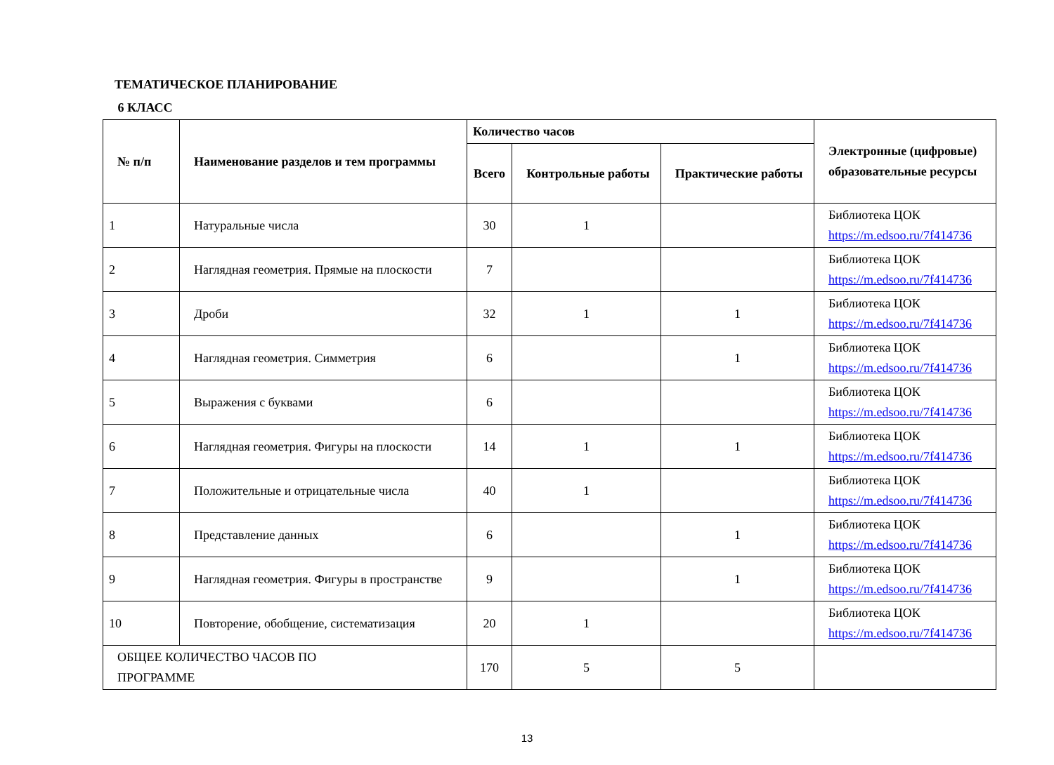ТЕМАТИЧЕСКОЕ ПЛАНИРОВАНИЕ
6 КЛАСС
| № п/п | Наименование разделов и тем программы | Количество часов | | | Электронные (цифровые) образовательные ресурсы |
| --- | --- | --- | --- | --- | --- |
| | | Всего | Контрольные работы | Практические работы | |
| 1 | Натуральные числа | 30 | 1 | | Библиотека ЦОК https://m.edsoo.ru/7f414736 |
| 2 | Наглядная геометрия. Прямые на плоскости | 7 | | | Библиотека ЦОК https://m.edsoo.ru/7f414736 |
| 3 | Дроби | 32 | 1 | 1 | Библиотека ЦОК https://m.edsoo.ru/7f414736 |
| 4 | Наглядная геометрия. Симметрия | 6 | | 1 | Библиотека ЦОК https://m.edsoo.ru/7f414736 |
| 5 | Выражения с буквами | 6 | | | Библиотека ЦОК https://m.edsoo.ru/7f414736 |
| 6 | Наглядная геометрия. Фигуры на плоскости | 14 | 1 | 1 | Библиотека ЦОК https://m.edsoo.ru/7f414736 |
| 7 | Положительные и отрицательные числа | 40 | 1 | | Библиотека ЦОК https://m.edsoo.ru/7f414736 |
| 8 | Представление данных | 6 | | 1 | Библиотека ЦОК https://m.edsoo.ru/7f414736 |
| 9 | Наглядная геометрия. Фигуры в пространстве | 9 | | 1 | Библиотека ЦОК https://m.edsoo.ru/7f414736 |
| 10 | Повторение, обобщение, систематизация | 20 | 1 | | Библиотека ЦОК https://m.edsoo.ru/7f414736 |
| ОБЩЕЕ КОЛИЧЕСТВО ЧАСОВ ПО ПРОГРАММЕ | | 170 | 5 | 5 | |
13